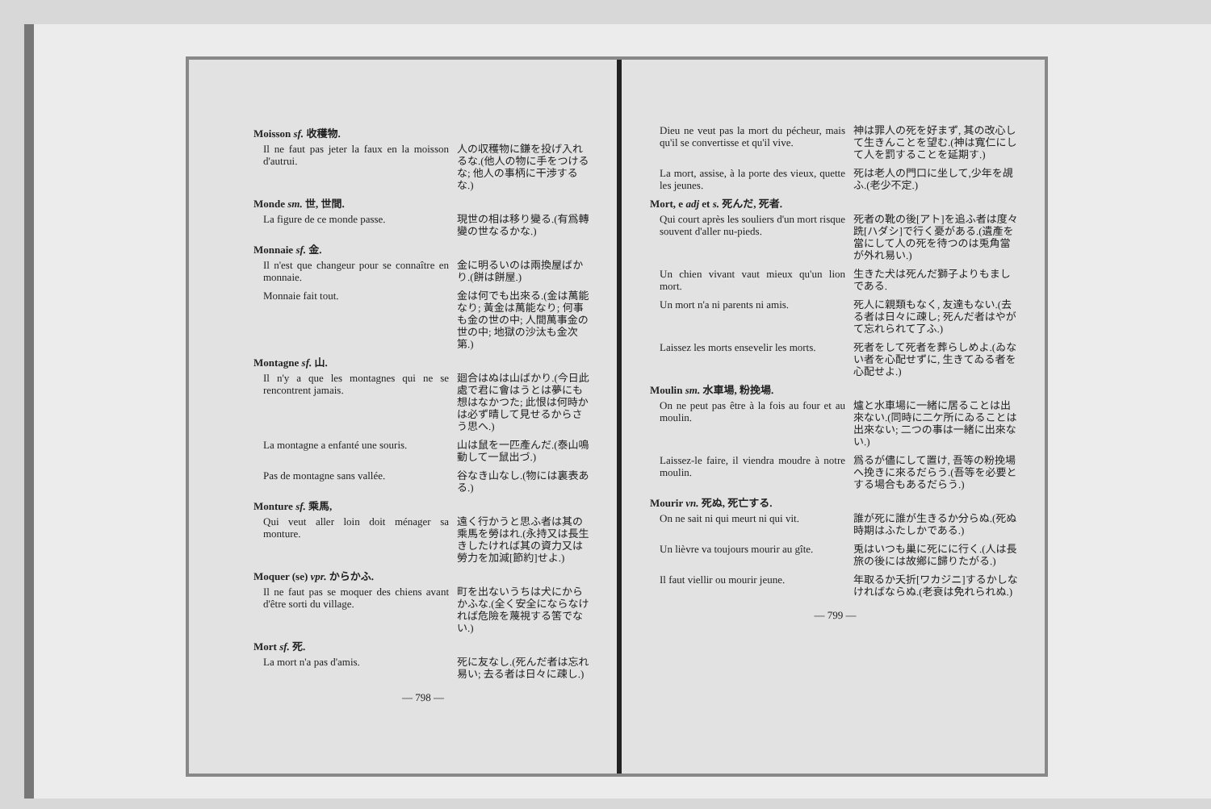Moisson sf. 收穫物.
Il ne faut pas jeter la faux en la moisson d'autrui.
人の収穫物に鎌を投げ入れるな.(他人の物に手をつけるな; 他人の事柄に干渉するな.)
Monde sm. 世, 世間.
La figure de ce monde passe. 現世の相は移り變る.(有爲轉變の世なるかな.)
Monnaie sf. 金.
Il n'est que changeur pour se connaître en monnaie.
金に明るいのは兩換屋ばかり.(餅は餅屋.)
Monnaie fait tout. 金は何でも出來る.(金は萬能なり; 黃金は萬能なり; 何事も金の世の中; 人間萬事金の世の中; 地獄の沙汰も金次第.)
Montagne sf. 山.
Il n'y a que les montagnes qui ne se rencontrent jamais.
廻合はぬは山ばかり.(今日此處で君に會はうとは夢にも想はなかつた; 此恨は何時かは必ず晴して見せるからさう思へ.)
La montagne a enfanté une souris.
山は鼠を一匹產んだ.(泰山鳴動して一鼠出づ.)
Pas de montagne sans vallée. 谷なき山なし.(物には裏表ある.)
Monture sf. 乘馬,
Qui veut aller loin doit ménager sa monture.
遠く行かうと思ふ者は其の乘馬を勞はれ.(永持又は長生きしたければ其の資力又は勞力を加減[節約]せよ.)
Moquer (se) vpr. からかふ.
Il ne faut pas se moquer des chiens avant d'être sorti du village.
町を出ないうちは犬にからかふな.(全く安全にならなければ危險を蔑視する筈でない.)
Mort sf. 死.
La mort n'a pas d'amis. 死に友なし.(死んだ者は忘れ易い; 去る者は日々に疎し.)
— 798 —
Dieu ne veut pas la mort du pécheur, mais qu'il se convertisse et qu'il vive.
神は罪人の死を好まず, 其の改心して生きんことを望む.(神は寬仁にして人を罰することを延期す.)
La mort, assise, à la porte des vieux, quette les jeunes.
死は老人の門口に坐して,少年を覘ふ.(老少不定.)
Mort, e adj et s. 死んだ, 死者.
Qui court après les souliers d'un mort risque souvent d'aller nu-pieds.
死者の靴の後[アト]を追ふ者は度々跣[ハダシ]で行く憂がある.(遺產を當にして人の死を待つのは兎角當が外れ易い.)
Un chien vivant vaut mieux qu'un lion mort.
生きた犬は死んだ獅子よりもましである.
Un mort n'a ni parents ni amis.
死人に親類もなく, 友達もない.(去る者は日々に疎し; 死んだ者はやがて忘れられて了ふ.)
Laissez les morts ensevelir les morts.
死者をして死者を葬らしめよ.(ゐない者を心配せずに, 生きてゐる者を心配せよ.)
Moulin sm. 水車場, 粉挽場.
On ne peut pas être à la fois au four et au moulin.
爐と水車場に一緒に居ることは出來ない.(同時に二ケ所にゐることは出來ない; 二つの事は一緒に出來ない.)
Laissez-le faire, il viendra moudre à notre moulin.
爲るが儘にして置け, 吾等の粉挽場へ挽きに來るだらう.(吾等を必要とする場合もあるだらう.)
Mourir vn. 死ぬ, 死亡する.
On ne sait ni qui meurt ni qui vit.
誰が死に誰が生きるか分らぬ.(死ぬ時期はふたしかである.)
Un lièvre va toujours mourir au gîte.
兎はいつも巢に死にに行く.(人は長旅の後には故鄉に歸りたがる.)
Il faut viellir ou mourir jeune.
年取るか夭折[ワカジニ]するかしなければならぬ.(老衰は免れられぬ.)
— 799 —